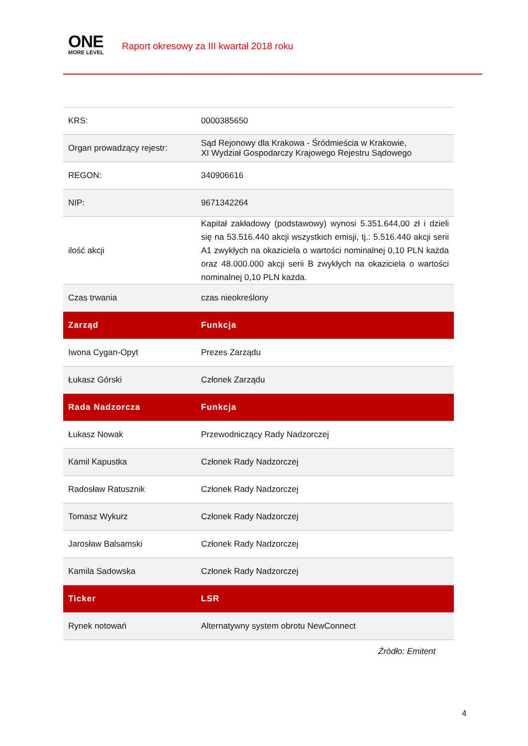ONE
MORE LEVEL
Raport okresowy za III kwartał 2018 roku
| KRS: | 0000385650 |
| Organ prowadzący rejestr: | Sąd Rejonowy dla Krakowa - Śródmieścia w Krakowie, XI Wydział Gospodarczy Krajowego Rejestru Sądowego |
| REGON: | 340906616 |
| NIP: | 9671342264 |
| ilość akcji | Kapitał zakładowy (podstawowy) wynosi 5.351.644,00 zł i dzieli się na 53.516.440 akcji wszystkich emisji, tj.: 5.516.440 akcji serii A1 zwykłych na okaziciela o wartości nominalnej 0,10 PLN każda oraz 48.000.000 akcji serii B zwykłych na okaziciela o wartości nominalnej 0,10 PLN każda. |
| Czas trwania | czas nieokreślony |
| Zarząd | Funkcja |
| Iwona Cygan-Opyt | Prezes Zarządu |
| Łukasz Górski | Członek Zarządu |
| Rada Nadzorcza | Funkcja |
| Łukasz Nowak | Przewodniczący Rady Nadzorczej |
| Kamil Kapustka | Członek Rady Nadzorczej |
| Radosław Ratusznik | Członek Rady Nadzorczej |
| Tomasz Wykurz | Członek Rady Nadzorczej |
| Jarosław Balsamski | Członek Rady Nadzorczej |
| Kamila Sadowska | Członek Rady Nadzorczej |
| Ticker | LSR |
| Rynek notowań | Alternatywny system obrotu NewConnect |
Źródło: Emitent
4